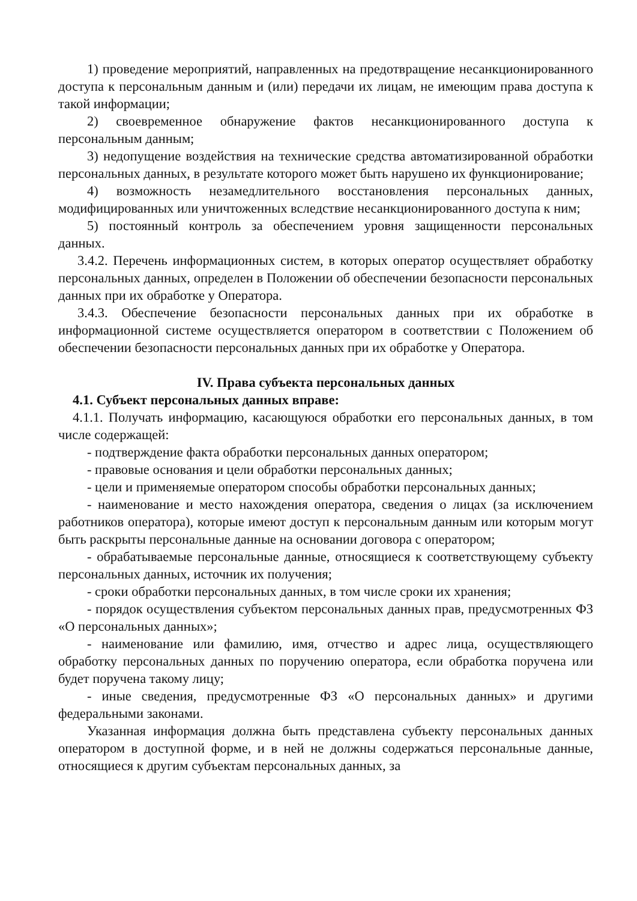1) проведение мероприятий, направленных на предотвращение несанкционированного доступа к персональным данным и (или) передачи их лицам, не имеющим права доступа к такой информации;
2) своевременное обнаружение фактов несанкционированного доступа к персональным данным;
3) недопущение воздействия на технические средства автоматизированной обработки персональных данных, в результате которого может быть нарушено их функционирование;
4) возможность незамедлительного восстановления персональных данных, модифицированных или уничтоженных вследствие несанкционированного доступа к ним;
5) постоянный контроль за обеспечением уровня защищенности персональных данных.
3.4.2. Перечень информационных систем, в которых оператор осуществляет обработку персональных данных, определен в Положении об обеспечении безопасности персональных данных при их обработке у Оператора.
3.4.3. Обеспечение безопасности персональных данных при их обработке в информационной системе осуществляется оператором в соответствии с Положением об обеспечении безопасности персональных данных при их обработке у Оператора.
IV. Права субъекта персональных данных
4.1. Субъект персональных данных вправе:
4.1.1. Получать информацию, касающуюся обработки его персональных данных, в том числе содержащей:
- подтверждение факта обработки персональных данных оператором;
- правовые основания и цели обработки персональных данных;
- цели и применяемые оператором способы обработки персональных данных;
- наименование и место нахождения оператора, сведения о лицах (за исключением работников оператора), которые имеют доступ к персональным данным или которым могут быть раскрыты персональные данные на основании договора с оператором;
- обрабатываемые персональные данные, относящиеся к соответствующему субъекту персональных данных, источник их получения;
- сроки обработки персональных данных, в том числе сроки их хранения;
- порядок осуществления субъектом персональных данных прав, предусмотренных ФЗ «О персональных данных»;
- наименование или фамилию, имя, отчество и адрес лица, осуществляющего обработку персональных данных по поручению оператора, если обработка поручена или будет поручена такому лицу;
- иные сведения, предусмотренные ФЗ «О персональных данных» и другими федеральными законами.
Указанная информация должна быть представлена субъекту персональных данных оператором в доступной форме, и в ней не должны содержаться персональные данные, относящиеся к другим субъектам персональных данных, за